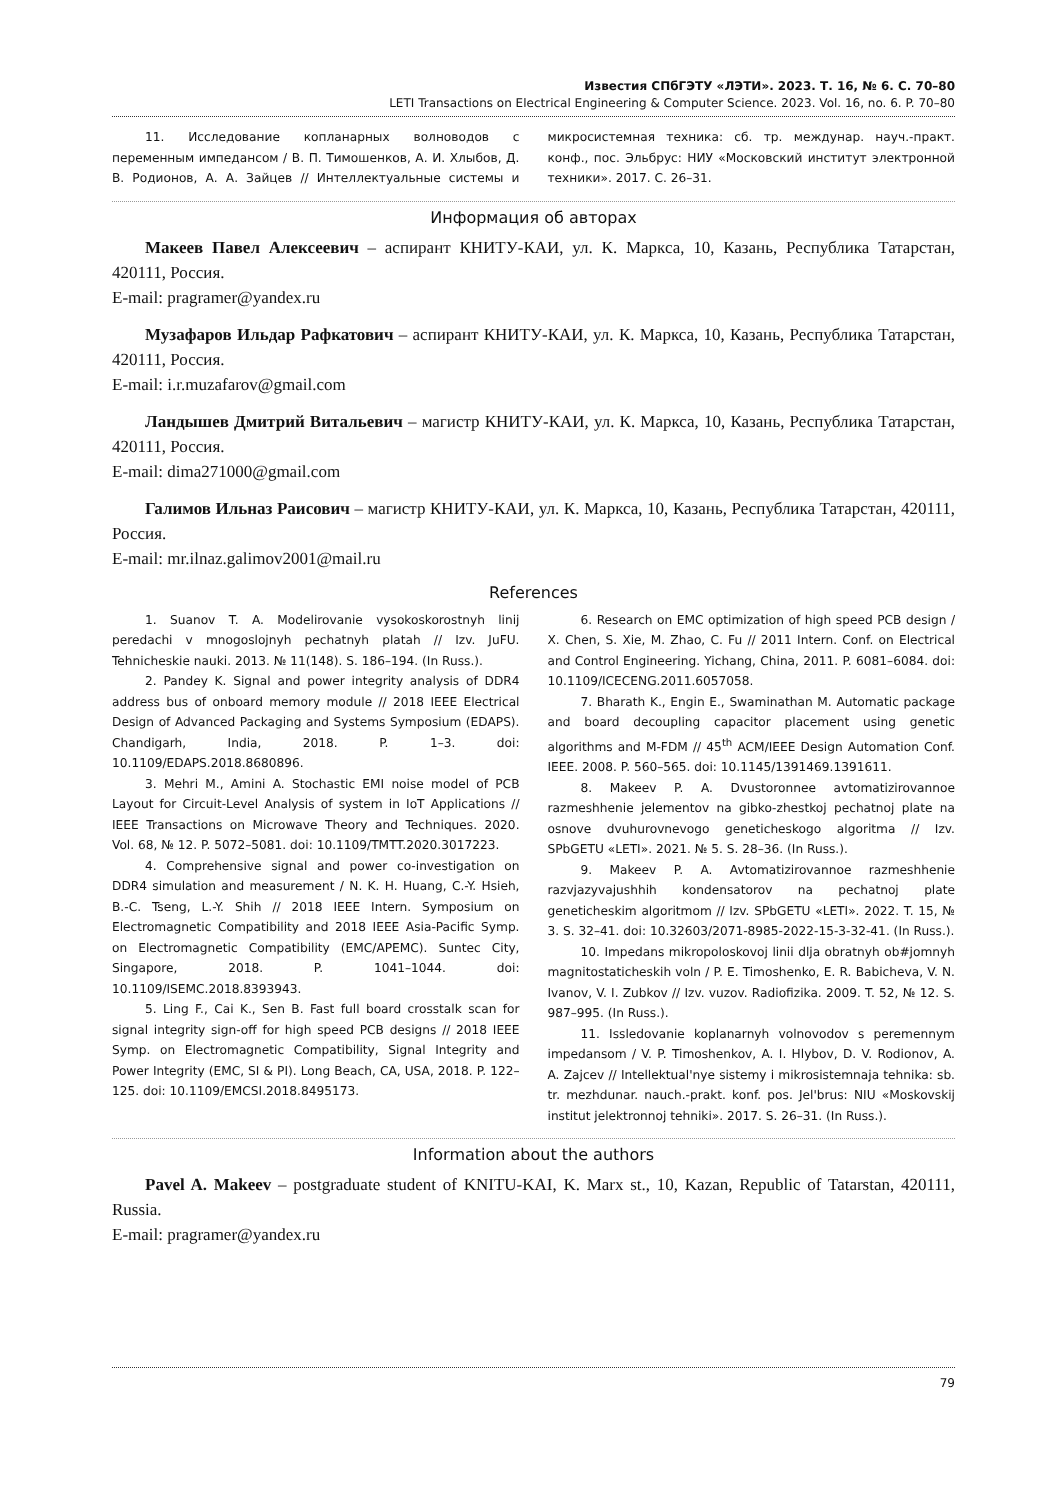Известия СПбГЭТУ «ЛЭТИ». 2023. Т. 16, № 6. С. 70–80
LETI Transactions on Electrical Engineering & Computer Science. 2023. Vol. 16, no. 6. P. 70–80
11. Исследование копланарных волноводов с переменным импедансом / В. П. Тимошенков, А. И. Хлыбов, Д. В. Родионов, А. А. Зайцев // Интеллектуальные системы и микросистемная техника: сб. тр. междунар. науч.-практ. конф., пос. Эльбрус: НИУ «Московский институт электронной техники». 2017. С. 26–31.
Информация об авторах
Макеев Павел Алексеевич – аспирант КНИТУ-КАИ, ул. К. Маркса, 10, Казань, Республика Татарстан, 420111, Россия.
E-mail: pragramer@yandex.ru
Музафаров Ильдар Рафкатович – аспирант КНИТУ-КАИ, ул. К. Маркса, 10, Казань, Республика Татарстан, 420111, Россия.
E-mail: i.r.muzafarov@gmail.com
Ландышев Дмитрий Витальевич – магистр КНИТУ-КАИ, ул. К. Маркса, 10, Казань, Республика Татарстан, 420111, Россия.
E-mail: dima271000@gmail.com
Галимов Ильназ Раисович – магистр КНИТУ-КАИ, ул. К. Маркса, 10, Казань, Республика Татарстан, 420111, Россия.
E-mail: mr.ilnaz.galimov2001@mail.ru
References
1. Suanov T. A. Modelirovanie vysokoskorostnyh linij peredachi v mnogoslojnyh pechatnyh platah // Izv. JuFU. Tehnicheskie nauki. 2013. № 11(148). S. 186–194. (In Russ.).
2. Pandey K. Signal and power integrity analysis of DDR4 address bus of onboard memory module // 2018 IEEE Electrical Design of Advanced Packaging and Systems Symposium (EDAPS). Chandigarh, India, 2018. P. 1–3. doi: 10.1109/EDAPS.2018.8680896.
3. Mehri M., Amini A. Stochastic EMI noise model of PCB Layout for Circuit-Level Analysis of system in IoT Applications // IEEE Transactions on Microwave Theory and Techniques. 2020. Vol. 68, № 12. P. 5072–5081. doi: 10.1109/TMTT.2020.3017223.
4. Comprehensive signal and power co-investigation on DDR4 simulation and measurement / N. K. H. Huang, C.-Y. Hsieh, B.-C. Tseng, L.-Y. Shih // 2018 IEEE Intern. Symposium on Electromagnetic Compatibility and 2018 IEEE Asia-Pacific Symp. on Electromagnetic Compatibility (EMC/APEMC). Suntec City, Singapore, 2018. P. 1041–1044. doi: 10.1109/ISEMC.2018.8393943.
5. Ling F., Cai K., Sen B. Fast full board crosstalk scan for signal integrity sign-off for high speed PCB designs // 2018 IEEE Symp. on Electromagnetic Compatibility, Signal Integrity and Power Integrity (EMC, SI & PI). Long Beach, CA, USA, 2018. P. 122–125. doi: 10.1109/EMCSI.2018.8495173.
6. Research on EMC optimization of high speed PCB design / X. Chen, S. Xie, M. Zhao, C. Fu // 2011 Intern. Conf. on Electrical and Control Engineering. Yichang, China, 2011. P. 6081–6084. doi: 10.1109/ICECENG.2011.6057058.
7. Bharath K., Engin E., Swaminathan M. Automatic package and board decoupling capacitor placement using genetic algorithms and M-FDM // 45<sup>th</sup> ACM/IEEE Design Automation Conf. IEEE. 2008. P. 560–565. doi: 10.1145/1391469.1391611.
8. Makeev P. A. Dvustoronnee avtomatizirovannoe razmeshhenie jelementov na gibko-zhestkoj pechatnoj plate na osnove dvuhurovnevogo geneticheskogo algoritma // Izv. SPbGETU «LETI». 2021. № 5. S. 28–36. (In Russ.).
9. Makeev P. A. Avtomatizirovannoe razmeshhenie razvjazyvajushhih kondensatorov na pechatnoj plate geneticheskim algoritmom // Izv. SPbGETU «LETI». 2022. T. 15, № 3. S. 32–41. doi: 10.32603/2071-8985-2022-15-3-32-41. (In Russ.).
10. Impedans mikropoloskovoj linii dlja obratnyh ob#jomnyh magnitostaticheskih voln / P. E. Timoshenko, E. R. Babicheva, V. N. Ivanov, V. I. Zubkov // Izv. vuzov. Radiofizika. 2009. T. 52, № 12. S. 987–995. (In Russ.).
11. Issledovanie koplanarnyh volnovodov s peremennym impedansom / V. P. Timoshenkov, A. I. Hlybov, D. V. Rodionov, A. A. Zajcev // Intellektual'nye sistemy i mikrosistemnaja tehnika: sb. tr. mezhdunar. nauch.-prakt. konf. pos. Jel'brus: NIU «Moskovskij institut jelektronnoj tehniki». 2017. S. 26–31. (In Russ.).
Information about the authors
Pavel A. Makeev – postgraduate student of KNITU-KAI, K. Marx st., 10, Kazan, Republic of Tatarstan, 420111, Russia.
E-mail: pragramer@yandex.ru
79